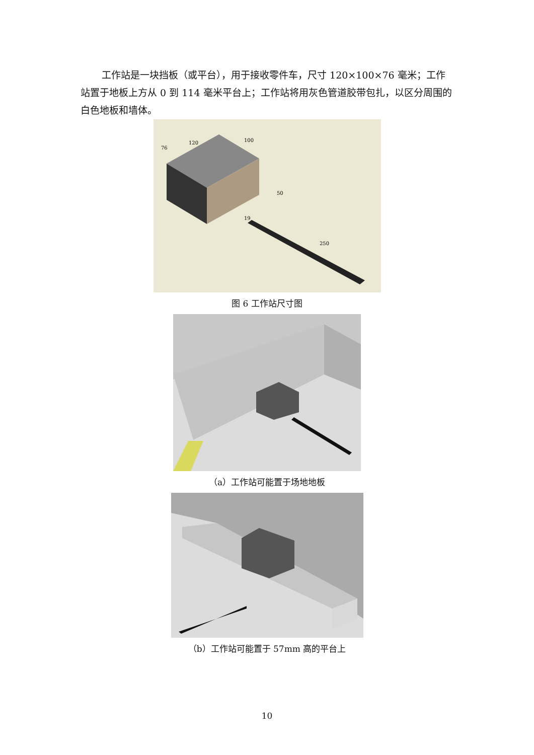工作站是一块挡板（或平台），用于接收零件车，尺寸 120×100×76 毫米；工作站置于地板上方从 0 到 114 毫米平台上；工作站将用灰色管道胶带包扎，以区分周围的白色地板和墙体。
120
100
76
50
19
250
图 6 工作站尺寸图
（a）工作站可能置于场地地板
（b）工作站可能置于 57mm 高的平台上
10